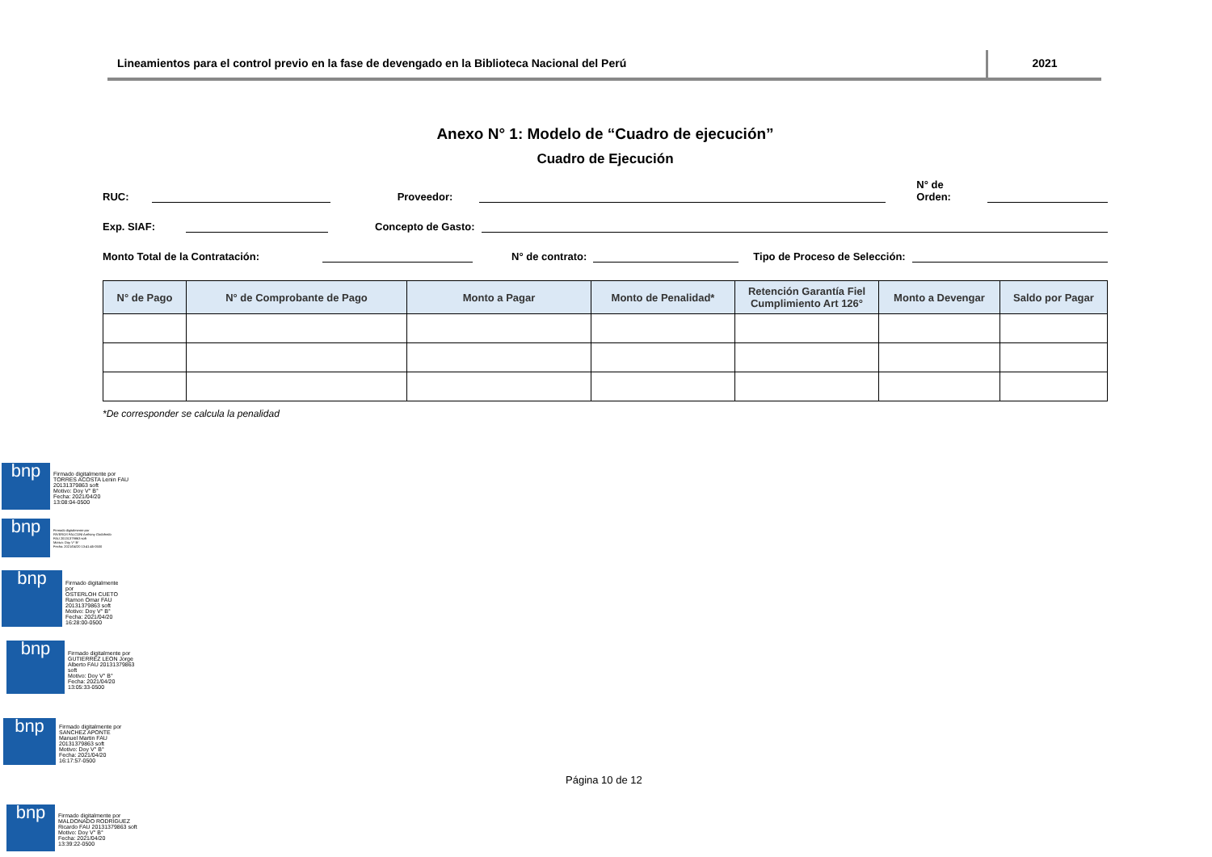Lineamientos para el control previo en la fase de devengado en la Biblioteca Nacional del Perú
2021
Anexo N° 1: Modelo de “Cuadro de ejecución”
Cuadro de Ejecución
RUC: Proveedor: N° de Orden:
Exp. SIAF: Concepto de Gasto:
Monto Total de la Contratación: N° de contrato: Tipo de Proceso de Selección:
| N° de Pago | N° de Comprobante de Pago | Monto a Pagar | Monto de Penalidad* | Retención Garantía Fiel Cumplimiento Art 126° | Monto a Devengar | Saldo por Pagar |
| --- | --- | --- | --- | --- | --- | --- |
*De corresponder se calcula la penalidad
bnp
Firmado digitalmente por
TORRES ACOSTA Lenin FAU
20131379863 soft
Motivo: Doy V° B°
Fecha: 2021/04/20
13:08:04-0500
bnp
Firmado digitalmente por
RIVEROS FALCONI Anthony Godofredo
FAU 20131379863 soft
Motivo: Doy V° B°
Fecha: 2021/04/20 13:41:45-0500
bnp
Firmado digitalmente
por
OSTERLOH CUETO
Ramon Omar FAU
20131379863 soft
Motivo: Doy V° B°
Fecha: 2021/04/20
16:28:00-0500
bnp
Firmado digitalmente por
GUTIERREZ LEON Jorge
Alberto FAU 20131379863
soft
Motivo: Doy V° B°
Fecha: 2021/04/20
13:05:33-0500
bnp
Firmado digitalmente por
SANCHEZ APONTE
Manuel Martin FAU
20131379863 soft
Motivo: Doy V° B°
Fecha: 2021/04/20
16:17:57-0500
Página 10 de 12
bnp
Firmado digitalmente por
MALDONADO RODRIGUEZ
Ricardo FAU 20131379863 soft
Motivo: Doy V° B°
Fecha: 2021/04/20
13:39:22-0500